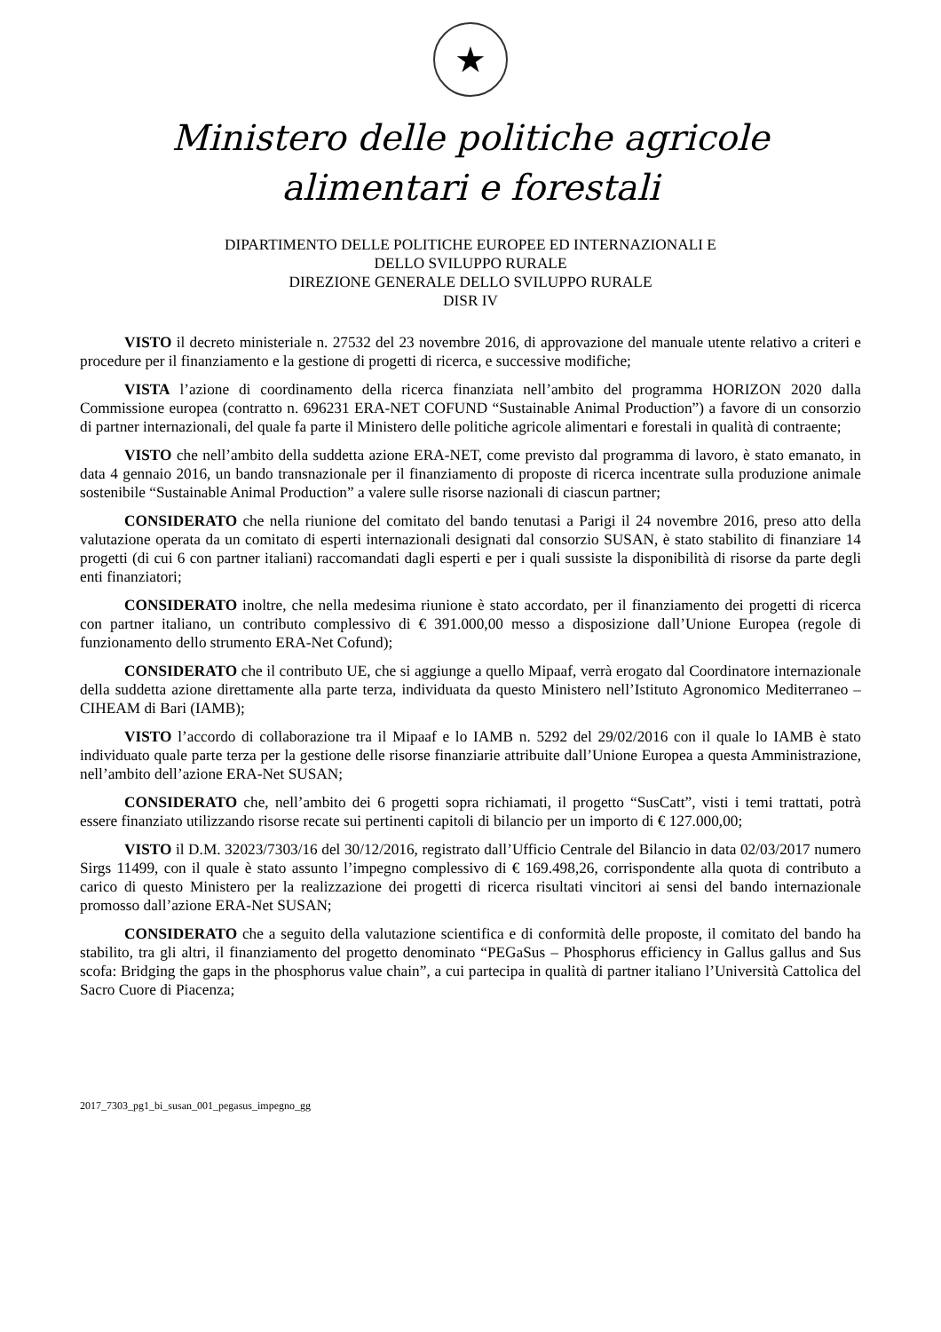★
Ministero delle politiche agricole
alimentari e forestali
DIPARTIMENTO DELLE POLITICHE EUROPEE ED INTERNAZIONALI E
DELLO SVILUPPO RURALE
DIREZIONE GENERALE DELLO SVILUPPO RURALE
DISR IV
VISTO il decreto ministeriale n. 27532 del 23 novembre 2016, di approvazione del manuale utente relativo a criteri e procedure per il finanziamento e la gestione di progetti di ricerca, e successive modifiche;
VISTA l’azione di coordinamento della ricerca finanziata nell’ambito del programma HORIZON 2020 dalla Commissione europea (contratto n. 696231 ERA-NET COFUND “Sustainable Animal Production”) a favore di un consorzio di partner internazionali, del quale fa parte il Ministero delle politiche agricole alimentari e forestali in qualità di contraente;
VISTO che nell’ambito della suddetta azione ERA-NET, come previsto dal programma di lavoro, è stato emanato, in data 4 gennaio 2016, un bando transnazionale per il finanziamento di proposte di ricerca incentrate sulla produzione animale sostenibile “Sustainable Animal Production” a valere sulle risorse nazionali di ciascun partner;
CONSIDERATO che nella riunione del comitato del bando tenutasi a Parigi il 24 novembre 2016, preso atto della valutazione operata da un comitato di esperti internazionali designati dal consorzio SUSAN, è stato stabilito di finanziare 14 progetti (di cui 6 con partner italiani) raccomandati dagli esperti e per i quali sussiste la disponibilità di risorse da parte degli enti finanziatori;
CONSIDERATO inoltre, che nella medesima riunione è stato accordato, per il finanziamento dei progetti di ricerca con partner italiano, un contributo complessivo di € 391.000,00 messo a disposizione dall’Unione Europea (regole di funzionamento dello strumento ERA-Net Cofund);
CONSIDERATO che il contributo UE, che si aggiunge a quello Mipaaf, verrà erogato dal Coordinatore internazionale della suddetta azione direttamente alla parte terza, individuata da questo Ministero nell’Istituto Agronomico Mediterraneo – CIHEAM di Bari (IAMB);
VISTO l’accordo di collaborazione tra il Mipaaf e lo IAMB n. 5292 del 29/02/2016 con il quale lo IAMB è stato individuato quale parte terza per la gestione delle risorse finanziarie attribuite dall’Unione Europea a questa Amministrazione, nell’ambito dell’azione ERA-Net SUSAN;
CONSIDERATO che, nell’ambito dei 6 progetti sopra richiamati, il progetto “SusCatt”, visti i temi trattati, potrà essere finanziato utilizzando risorse recate sui pertinenti capitoli di bilancio per un importo di € 127.000,00;
VISTO il D.M. 32023/7303/16 del 30/12/2016, registrato dall’Ufficio Centrale del Bilancio in data 02/03/2017 numero Sirgs 11499, con il quale è stato assunto l’impegno complessivo di € 169.498,26, corrispondente alla quota di contributo a carico di questo Ministero per la realizzazione dei progetti di ricerca risultati vincitori ai sensi del bando internazionale promosso dall’azione ERA-Net SUSAN;
CONSIDERATO che a seguito della valutazione scientifica e di conformità delle proposte, il comitato del bando ha stabilito, tra gli altri, il finanziamento del progetto denominato “PEGaSus – Phosphorus efficiency in Gallus gallus and Sus scofa: Bridging the gaps in the phosphorus value chain”, a cui partecipa in qualità di partner italiano l’Università Cattolica del Sacro Cuore di Piacenza;
2017_7303_pg1_bi_susan_001_pegasus_impegno_gg